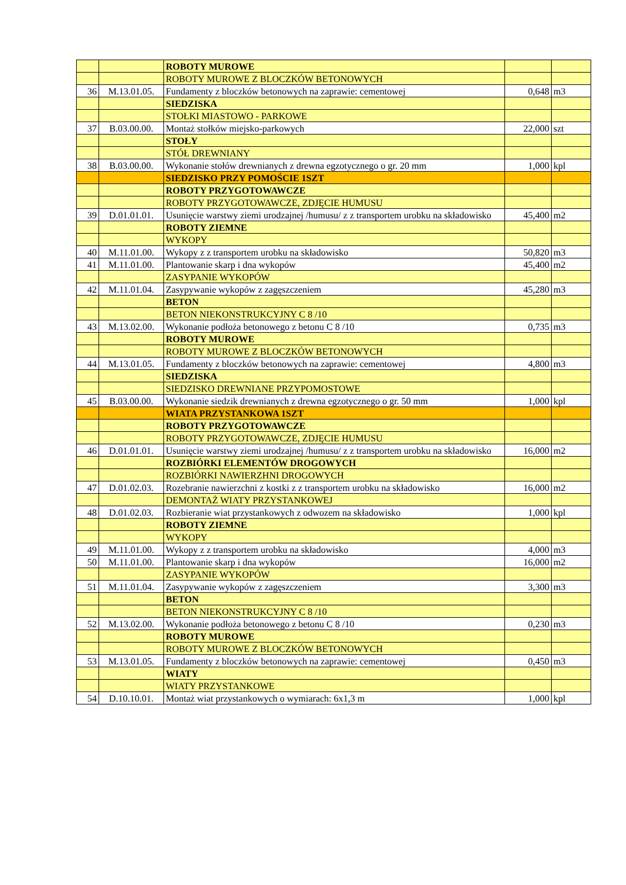| | | ROBOTY MUROWE | | |
| | | ROBOTY MUROWE Z BLOCZKÓW BETONOWYCH | | |
| 36 | M.13.01.05. | Fundamenty z bloczków betonowych na zaprawie: cementowej | 0,648 | m3 |
| | | SIEDZISKA | | |
| | | STOŁKI MIASTOWO - PARKOWE | | |
| 37 | B.03.00.00. | Montaż stołków miejsko-parkowych | 22,000 | szt |
| | | STOŁY | | |
| | | STÓŁ DREWNIANY | | |
| 38 | B.03.00.00. | Wykonanie stołów drewnianych z drewna egzotycznego o gr. 20 mm | 1,000 | kpl |
| | | SIEDZISKO PRZY POMOŚCIE 1SZT | | |
| | | ROBOTY PRZYGOTOWAWCZE | | |
| | | ROBOTY PRZYGOTOWAWCZE, ZDJĘCIE HUMUSU | | |
| 39 | D.01.01.01. | Usunięcie warstwy ziemi urodzajnej /humusu/ z z transportem urobku na składowisko | 45,400 | m2 |
| | | ROBOTY ZIEMNE | | |
| | | WYKOPY | | |
| 40 | M.11.01.00. | Wykopy z z transportem urobku na składowisko | 50,820 | m3 |
| 41 | M.11.01.00. | Plantowanie skarp i dna wykopów | 45,400 | m2 |
| | | ZASYPANIE WYKOPÓW | | |
| 42 | M.11.01.04. | Zasypywanie wykopów z zagęszczeniem | 45,280 | m3 |
| | | BETON | | |
| | | BETON NIEKONSTRUKCYJNY C 8 /10 | | |
| 43 | M.13.02.00. | Wykonanie podłoża betonowego z betonu C 8 /10 | 0,735 | m3 |
| | | ROBOTY MUROWE | | |
| | | ROBOTY MUROWE Z BLOCZKÓW BETONOWYCH | | |
| 44 | M.13.01.05. | Fundamenty z bloczków betonowych na zaprawie: cementowej | 4,800 | m3 |
| | | SIEDZISKA | | |
| | | SIEDZISKO DREWNIANE PRZYPOMOSTOWE | | |
| 45 | B.03.00.00. | Wykonanie siedzik drewnianych z drewna egzotycznego o gr. 50 mm | 1,000 | kpl |
| | | WIATA PRZYSTANKOWA 1SZT | | |
| | | ROBOTY PRZYGOTOWAWCZE | | |
| | | ROBOTY PRZYGOTOWAWCZE, ZDJĘCIE HUMUSU | | |
| 46 | D.01.01.01. | Usunięcie warstwy ziemi urodzajnej /humusu/ z z transportem urobku na składowisko | 16,000 | m2 |
| | | ROZBIÓRKI ELEMENTÓW DROGOWYCH | | |
| | | ROZBIÓRKI NAWIERZHNI DROGOWYCH | | |
| 47 | D.01.02.03. | Rozebranie nawierzchni z kostki z z transportem urobku na składowisko | 16,000 | m2 |
| | | DEMONTAŻ WIATY PRZYSTANKOWEJ | | |
| 48 | D.01.02.03. | Rozbieranie wiat przystankowych z odwozem na składowisko | 1,000 | kpl |
| | | ROBOTY ZIEMNE | | |
| | | WYKOPY | | |
| 49 | M.11.01.00. | Wykopy z z transportem urobku na składowisko | 4,000 | m3 |
| 50 | M.11.01.00. | Plantowanie skarp i dna wykopów | 16,000 | m2 |
| | | ZASYPANIE WYKOPÓW | | |
| 51 | M.11.01.04. | Zasypywanie wykopów z zagęszczeniem | 3,300 | m3 |
| | | BETON | | |
| | | BETON NIEKONSTRUKCYJNY C 8 /10 | | |
| 52 | M.13.02.00. | Wykonanie podłoża betonowego z betonu C 8 /10 | 0,230 | m3 |
| | | ROBOTY MUROWE | | |
| | | ROBOTY MUROWE Z BLOCZKÓW BETONOWYCH | | |
| 53 | M.13.01.05. | Fundamenty z bloczków betonowych na zaprawie: cementowej | 0,450 | m3 |
| | | WIATY | | |
| | | WIATY PRZYSTANKOWE | | |
| 54 | D.10.10.01. | Montaż wiat przystankowych o wymiarach: 6x1,3 m | 1,000 | kpl |